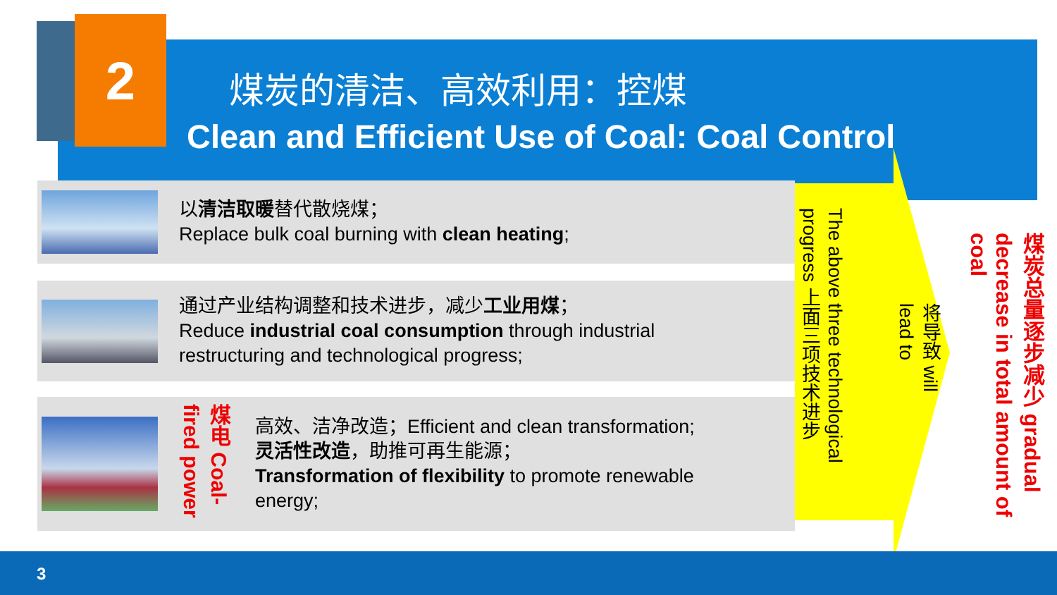2
煤炭的清洁、高效利用：控煤
Clean and Efficient Use of Coal: Coal Control
以清洁取暖替代散烧煤；
Replace bulk coal burning with clean heating;
通过产业结构调整和技术进步，减少工业用煤；
Reduce industrial coal consumption through industrial
restructuring and technological progress;
煤电 Coal-fired power
高效、洁净改造；Efficient and clean transformation;
灵活性改造，助推可再生能源；
Transformation of flexibility to promote renewable
energy;
The above three technological progress 上面三项技术进步
将导致 will lead to
煤炭总量逐步减少 gradual decrease in total amount of coal
3